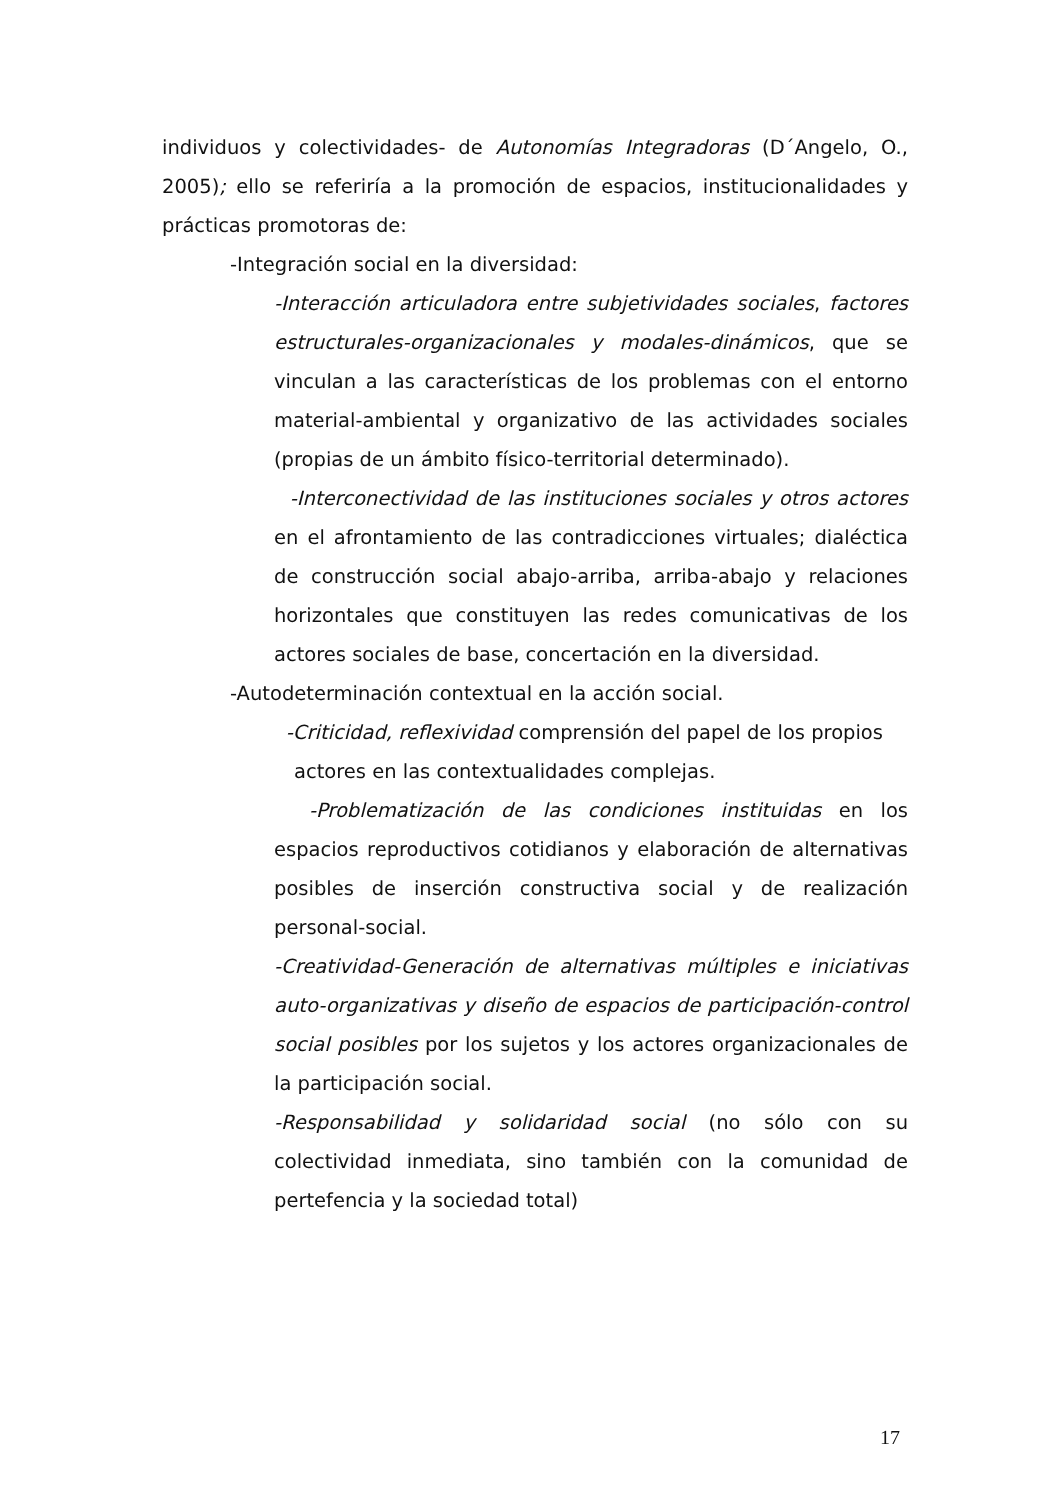individuos y colectividades- de Autonomías Integradoras (D´Angelo, O., 2005); ello se referiría a la promoción de espacios, institucionalidades y prácticas promotoras de:
-Integración social en la diversidad:
-Interacción articuladora entre subjetividades sociales, factores estructurales-organizacionales y modales-dinámicos, que se vinculan a las características de los problemas con el entorno material-ambiental y organizativo de las actividades sociales (propias de un ámbito físico-territorial determinado).
-Interconectividad de las instituciones sociales y otros actores en el afrontamiento de las contradicciones virtuales; dialéctica de construcción social abajo-arriba, arriba-abajo y relaciones horizontales que constituyen las redes comunicativas de los actores sociales de base, concertación en la diversidad.
-Autodeterminación contextual en la acción social.
-Criticidad, reflexividad comprensión del papel de los propios
actores en las contextualidades complejas.
-Problematización de las condiciones instituidas en los espacios reproductivos cotidianos y elaboración de alternativas posibles de inserción constructiva social y de realización personal-social.
-Creatividad-Generación de alternativas múltiples e iniciativas auto-organizativas y diseño de espacios de participación-control social posibles por los sujetos y los actores organizacionales de la participación social.
-Responsabilidad y solidaridad social (no sólo con su colectividad inmediata, sino también con la comunidad de pertefencia y la sociedad total)
17